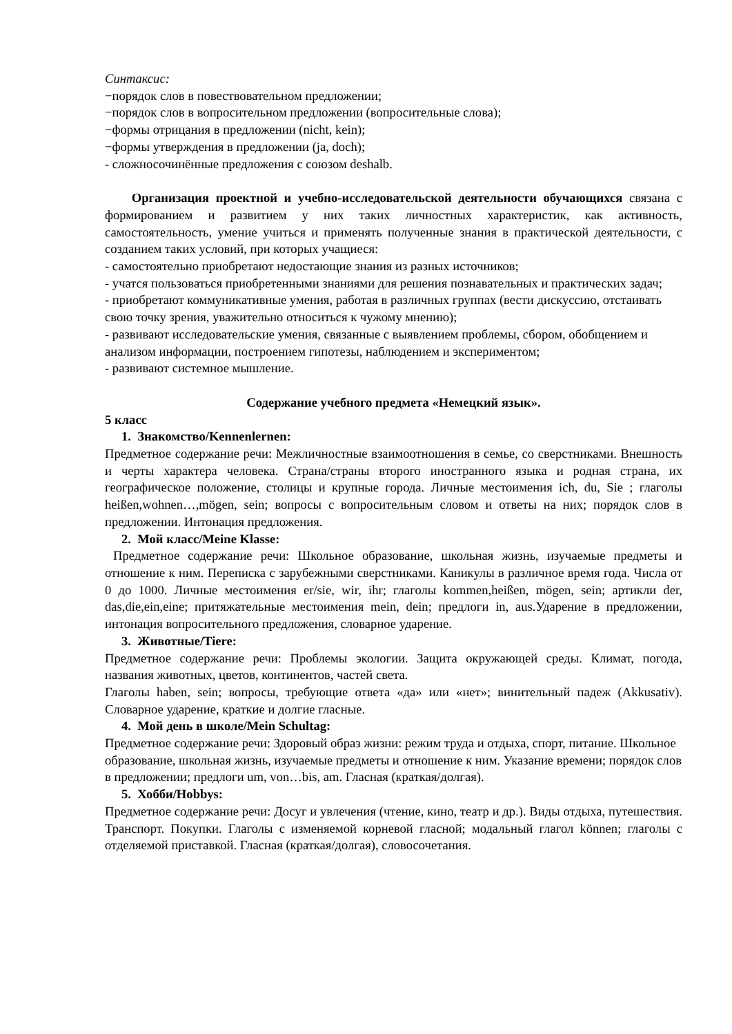Синтаксис:
−порядок слов в повествовательном предложении;
−порядок слов в вопросительном предложении (вопросительные слова);
−формы отрицания в предложении (nicht, kein);
−формы утверждения в предложении (ja, doch);
- сложносочинённые предложения с союзом deshalb.
Организация проектной и учебно-исследовательской деятельности обучающихся связана с формированием и развитием у них таких личностных характеристик, как активность, самостоятельность, умение учиться и применять полученные знания в практической деятельности, с созданием таких условий, при которых учащиеся:
- самостоятельно приобретают недостающие знания из разных источников;
- учатся пользоваться приобретенными знаниями для решения познавательных и практических задач;
- приобретают коммуникативные умения, работая в различных группах (вести дискуссию, отстаивать свою точку зрения, уважительно относиться к чужому мнению);
- развивают исследовательские умения, связанные с выявлением проблемы, сбором, обобщением и анализом информации, построением гипотезы, наблюдением и экспериментом;
- развивают системное мышление.
Содержание учебного предмета «Немецкий язык».
5 класс
1. Знакомство/Kennenlernen:
Предметное содержание речи: Межличностные взаимоотношения в семье, со сверстниками. Внешность и черты характера человека. Страна/страны второго иностранного языка и родная страна, их географическое положение, столицы и крупные города. Личные местоимения ich, du, Sie ; глаголы heißen,wohnen…,mögen, sein; вопросы с вопросительным словом и ответы на них; порядок слов в предложении. Интонация предложения.
2. Мой класс/Meine Klasse:
Предметное содержание речи: Школьное образование, школьная жизнь, изучаемые предметы и отношение к ним. Переписка с зарубежными сверстниками. Каникулы в различное время года. Числа от 0 до 1000. Личные местоимения er/sie, wir, ihr; глаголы kommen,heißen, mögen, sein; артикли der, das,die,ein,eine; притяжательные местоимения mein, dein; предлоги in, aus.Ударение в предложении, интонация вопросительного предложения, словарное ударение.
3. Животные/Tiere:
Предметное содержание речи: Проблемы экологии. Защита окружающей среды. Климат, погода, названия животных, цветов, континентов, частей света.
Глаголы haben, sein; вопросы, требующие ответа «да» или «нет»; винительный падеж (Akkusativ). Словарное ударение, краткие и долгие гласные.
4. Мой день в школе/Mein Schultag:
Предметное содержание речи: Здоровый образ жизни: режим труда и отдыха, спорт, питание. Школьное образование, школьная жизнь, изучаемые предметы и отношение к ним. Указание времени; порядок слов в предложении; предлоги um, von…bis, am. Гласная (краткая/долгая).
5. Хобби/Hobbys:
Предметное содержание речи: Досуг и увлечения (чтение, кино, театр и др.). Виды отдыха, путешествия. Транспорт. Покупки. Глаголы с изменяемой корневой гласной; модальный глагол können; глаголы с отделяемой приставкой. Гласная (краткая/долгая), словосочетания.